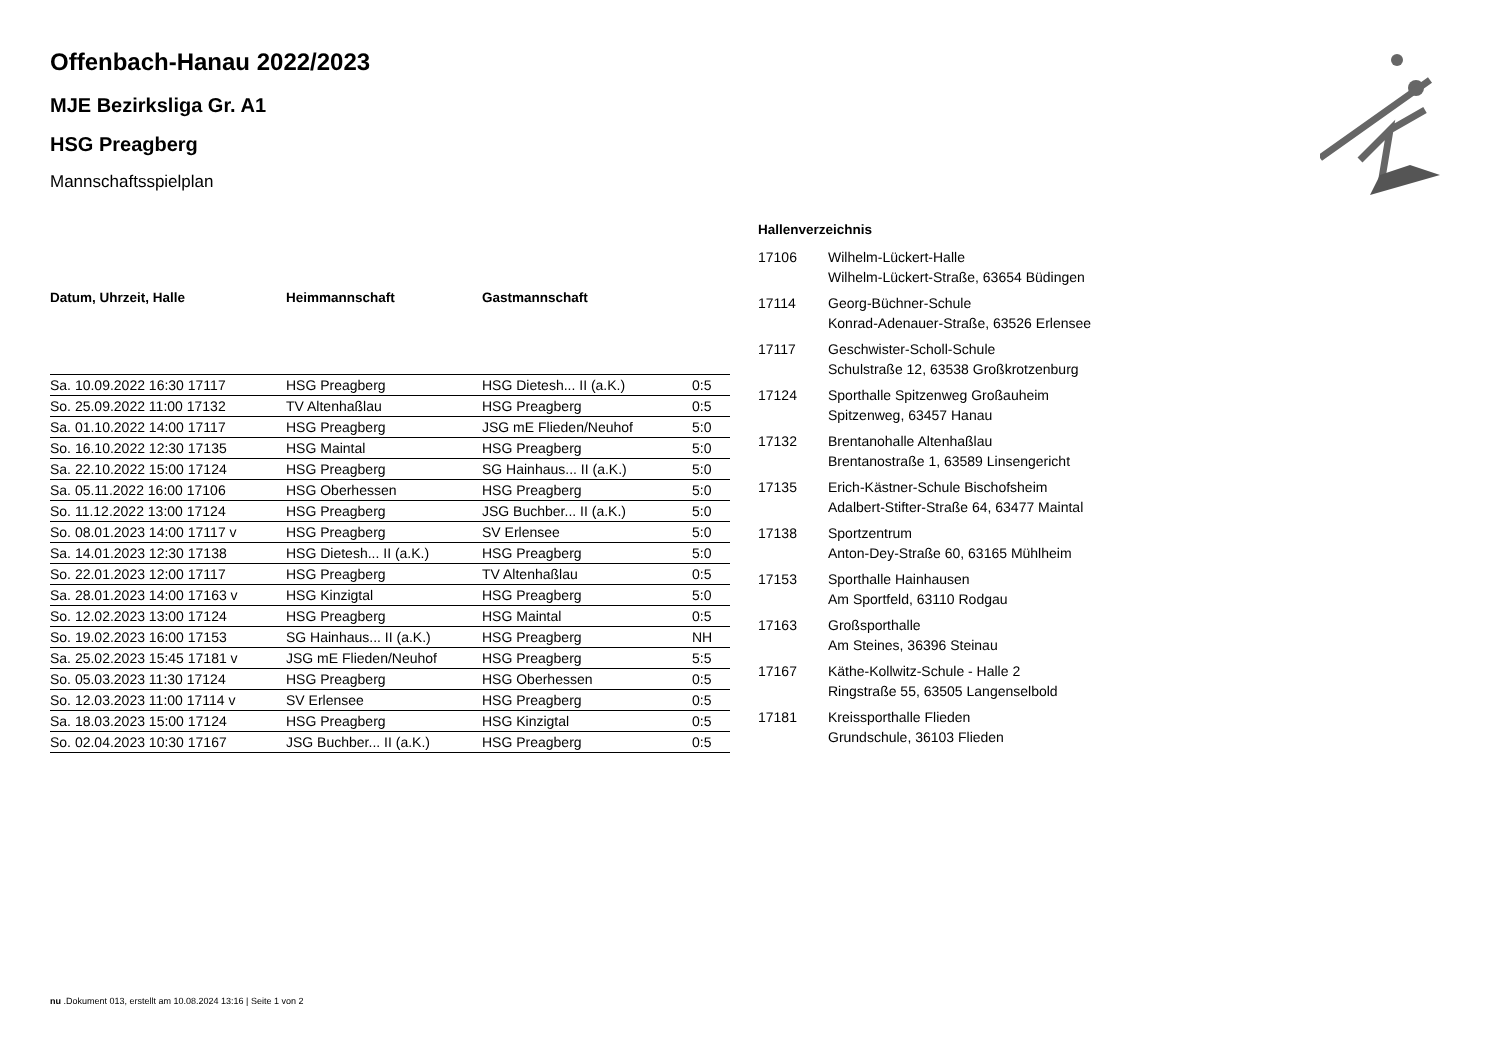Offenbach-Hanau 2022/2023
MJE Bezirksliga Gr. A1
HSG Preagberg
Mannschaftsspielplan
| Datum, Uhrzeit, Halle | Heimmannschaft | Gastmannschaft | |
| --- | --- | --- | --- |
| Sa. 10.09.2022 16:30 17117 | HSG Preagberg | HSG Dietesh... II (a.K.) | 0:5 |
| So. 25.09.2022 11:00 17132 | TV Altenhaßlau | HSG Preagberg | 0:5 |
| Sa. 01.10.2022 14:00 17117 | HSG Preagberg | JSG mE Flieden/Neuhof | 5:0 |
| So. 16.10.2022 12:30 17135 | HSG Maintal | HSG Preagberg | 5:0 |
| Sa. 22.10.2022 15:00 17124 | HSG Preagberg | SG Hainhaus... II (a.K.) | 5:0 |
| Sa. 05.11.2022 16:00 17106 | HSG Oberhessen | HSG Preagberg | 5:0 |
| So. 11.12.2022 13:00 17124 | HSG Preagberg | JSG Buchber... II (a.K.) | 5:0 |
| So. 08.01.2023 14:00 17117 v | HSG Preagberg | SV Erlensee | 5:0 |
| Sa. 14.01.2023 12:30 17138 | HSG Dietesh... II (a.K.) | HSG Preagberg | 5:0 |
| So. 22.01.2023 12:00 17117 | HSG Preagberg | TV Altenhaßlau | 0:5 |
| Sa. 28.01.2023 14:00 17163 v | HSG Kinzigtal | HSG Preagberg | 5:0 |
| So. 12.02.2023 13:00 17124 | HSG Preagberg | HSG Maintal | 0:5 |
| So. 19.02.2023 16:00 17153 | SG Hainhaus... II (a.K.) | HSG Preagberg | NH |
| Sa. 25.02.2023 15:45 17181 v | JSG mE Flieden/Neuhof | HSG Preagberg | 5:5 |
| So. 05.03.2023 11:30 17124 | HSG Preagberg | HSG Oberhessen | 0:5 |
| So. 12.03.2023 11:00 17114 v | SV Erlensee | HSG Preagberg | 0:5 |
| Sa. 18.03.2023 15:00 17124 | HSG Preagberg | HSG Kinzigtal | 0:5 |
| So. 02.04.2023 10:30 17167 | JSG Buchber... II (a.K.) | HSG Preagberg | 0:5 |
Hallenverzeichnis
| 17106 | Wilhelm-Lückert-Halle Wilhelm-Lückert-Straße, 63654 Büdingen |
| 17114 | Georg-Büchner-Schule Konrad-Adenauer-Straße, 63526 Erlensee |
| 17117 | Geschwister-Scholl-Schule Schulstraße 12, 63538 Großkrotzenburg |
| 17124 | Sporthalle Spitzenweg Großauheim Spitzenweg, 63457 Hanau |
| 17132 | Brentanohalle Altenhaßlau Brentanostraße 1, 63589 Linsengericht |
| 17135 | Erich-Kästner-Schule Bischofsheim Adalbert-Stifter-Straße 64, 63477 Maintal |
| 17138 | Sportzentrum Anton-Dey-Straße 60, 63165 Mühlheim |
| 17153 | Sporthalle Hainhausen Am Sportfeld, 63110 Rodgau |
| 17163 | Großsporthalle Am Steines, 36396 Steinau |
| 17167 | Käthe-Kollwitz-Schule - Halle 2 Ringstraße 55, 63505 Langenselbold |
| 17181 | Kreissporthalle Flieden Grundschule, 36103 Flieden |
nu .Dokument 013, erstellt am 10.08.2024 13:16 | Seite 1 von 2